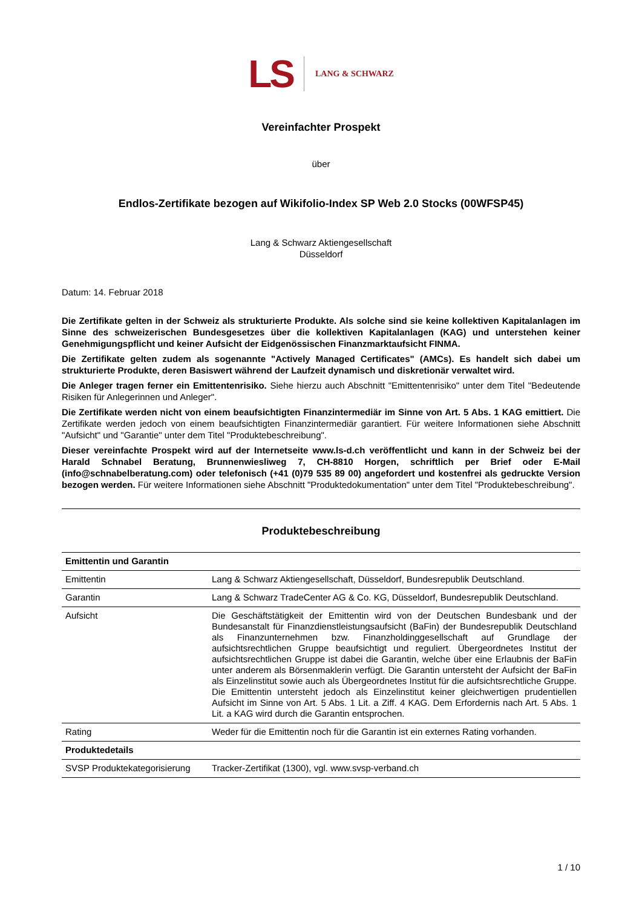LS
LANG & SCHWARZ
Vereinfachter Prospekt
über
Endlos-Zertifikate bezogen auf Wikifolio-Index SP Web 2.0 Stocks (00WFSP45)
Lang & Schwarz Aktiengesellschaft
Düsseldorf
Datum: 14. Februar 2018
Die Zertifikate gelten in der Schweiz als strukturierte Produkte. Als solche sind sie keine kollektiven Kapitalanlagen im Sinne des schweizerischen Bundesgesetzes über die kollektiven Kapitalanlagen (KAG) und unterstehen keiner Genehmigungspflicht und keiner Aufsicht der Eidgenössischen Finanzmarktaufsicht FINMA.
Die Zertifikate gelten zudem als sogenannte "Actively Managed Certificates" (AMCs). Es handelt sich dabei um strukturierte Produkte, deren Basiswert während der Laufzeit dynamisch und diskretionär verwaltet wird.
Die Anleger tragen ferner ein Emittentenrisiko. Siehe hierzu auch Abschnitt "Emittentenrisiko" unter dem Titel "Bedeutende Risiken für Anlegerinnen und Anleger".
Die Zertifikate werden nicht von einem beaufsichtigten Finanzintermediär im Sinne von Art. 5 Abs. 1 KAG emittiert. Die Zertifikate werden jedoch von einem beaufsichtigten Finanzintermediär garantiert. Für weitere Informationen siehe Abschnitt "Aufsicht" und "Garantie" unter dem Titel "Produktebeschreibung".
Dieser vereinfachte Prospekt wird auf der Internetseite www.ls-d.ch veröffentlicht und kann in der Schweiz bei der Harald Schnabel Beratung, Brunnenwiesliweg 7, CH-8810 Horgen, schriftlich per Brief oder E-Mail (info@schnabelberatung.com) oder telefonisch (+41 (0)79 535 89 00) angefordert und kostenfrei als gedruckte Version bezogen werden. Für weitere Informationen siehe Abschnitt "Produktedokumentation" unter dem Titel "Produktebeschreibung".
Produktebeschreibung
| Emittentin und Garantin | |
| --- | --- |
| Emittentin | Lang & Schwarz Aktiengesellschaft, Düsseldorf, Bundesrepublik Deutschland. |
| Garantin | Lang & Schwarz TradeCenter AG & Co. KG, Düsseldorf, Bundesrepublik Deutschland. |
| Aufsicht | Die Geschäftstätigkeit der Emittentin wird von der Deutschen Bundesbank und der Bundesanstalt für Finanzdienstleistungsaufsicht (BaFin) der Bundesrepublik Deutschland als Finanzunternehmen bzw. Finanzholdinggesellschaft auf Grundlage der aufsichtsrechtlichen Gruppe beaufsichtigt und reguliert. Übergeordnetes Institut der aufsichtsrechtlichen Gruppe ist dabei die Garantin, welche über eine Erlaubnis der BaFin unter anderem als Börsenmaklerin verfügt. Die Garantin untersteht der Aufsicht der BaFin als Einzelinstitut sowie auch als Übergeordnetes Institut für die aufsichtsrechtliche Gruppe. Die Emittentin untersteht jedoch als Einzelinstitut keiner gleichwertigen prudentiellen Aufsicht im Sinne von Art. 5 Abs. 1 Lit. a Ziff. 4 KAG. Dem Erfordernis nach Art. 5 Abs. 1 Lit. a KAG wird durch die Garantin entsprochen. |
| Rating | Weder für die Emittentin noch für die Garantin ist ein externes Rating vorhanden. |
| Produktedetails | |
| SVSP Produktekategorisierung | Tracker-Zertifikat (1300), vgl. www.svsp-verband.ch |
1 / 10